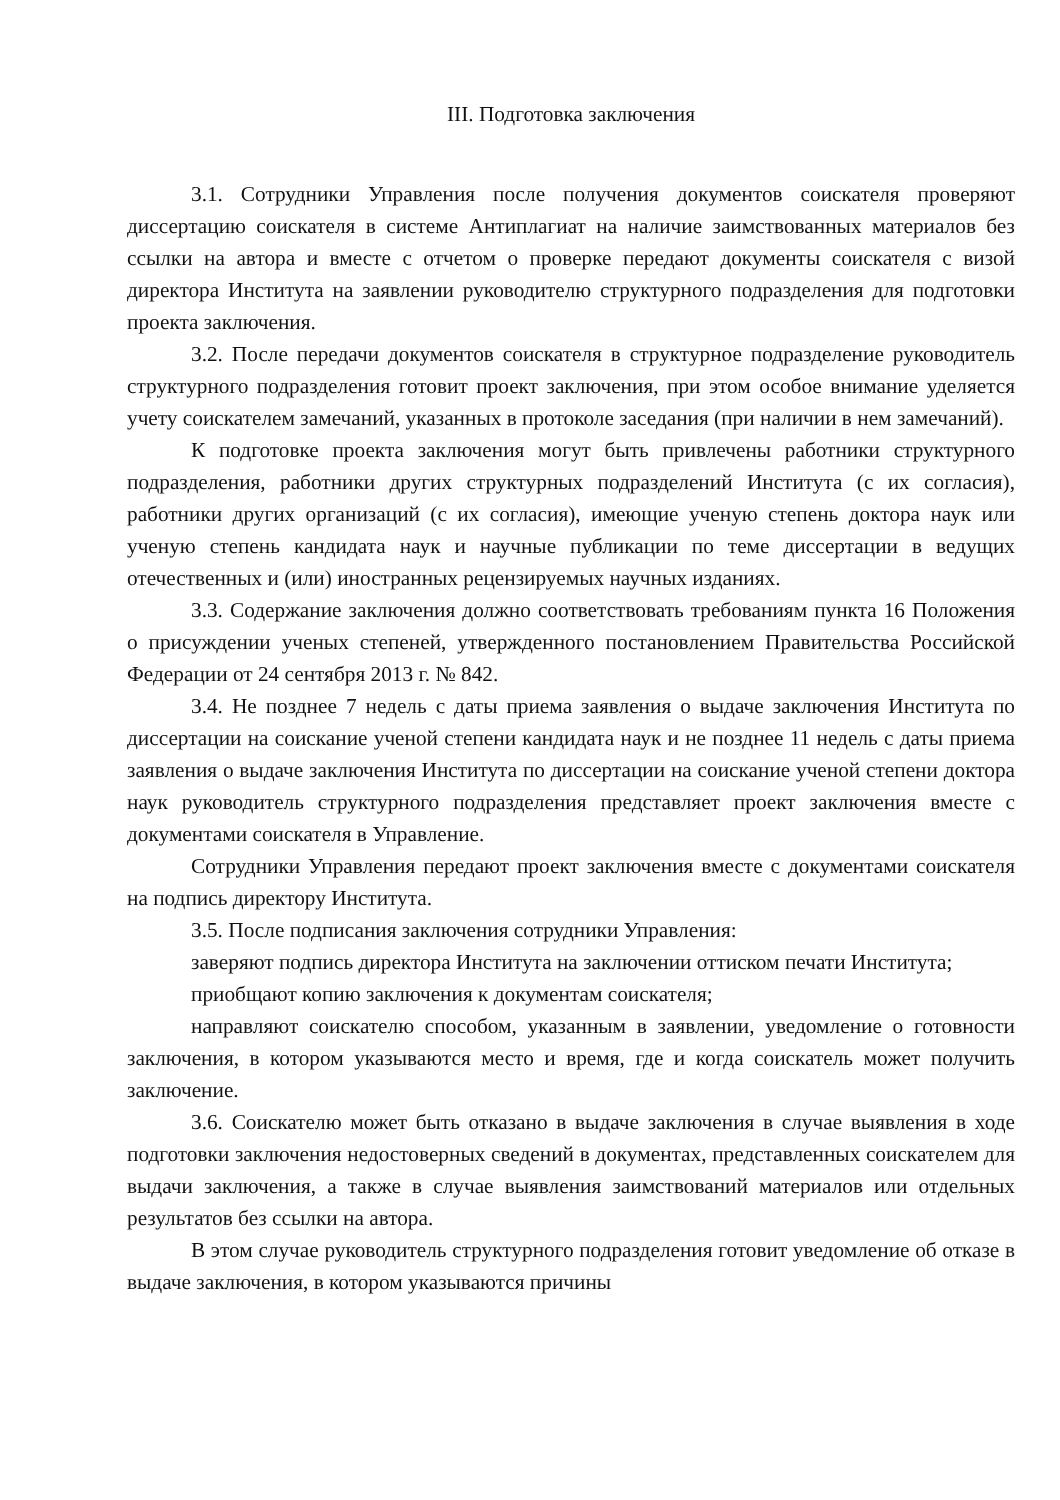III. Подготовка заключения
3.1. Сотрудники Управления после получения документов соискателя проверяют диссертацию соискателя в системе Антиплагиат на наличие заимствованных материалов без ссылки на автора и вместе с отчетом о проверке передают документы соискателя с визой директора Института на заявлении руководителю структурного подразделения для подготовки проекта заключения.
3.2. После передачи документов соискателя в структурное подразделение руководитель структурного подразделения готовит проект заключения, при этом особое внимание уделяется учету соискателем замечаний, указанных в протоколе заседания (при наличии в нем замечаний).
К подготовке проекта заключения могут быть привлечены работники структурного подразделения, работники других структурных подразделений Института (с их согласия), работники других организаций (с их согласия), имеющие ученую степень доктора наук или ученую степень кандидата наук и научные публикации по теме диссертации в ведущих отечественных и (или) иностранных рецензируемых научных изданиях.
3.3. Содержание заключения должно соответствовать требованиям пункта 16 Положения о присуждении ученых степеней, утвержденного постановлением Правительства Российской Федерации от 24 сентября 2013 г. № 842.
3.4. Не позднее 7 недель с даты приема заявления о выдаче заключения Института по диссертации на соискание ученой степени кандидата наук и не позднее 11 недель с даты приема заявления о выдаче заключения Института по диссертации на соискание ученой степени доктора наук руководитель структурного подразделения представляет проект заключения вместе с документами соискателя в Управление.
Сотрудники Управления передают проект заключения вместе с документами соискателя на подпись директору Института.
3.5. После подписания заключения сотрудники Управления:
заверяют подпись директора Института на заключении оттиском печати Института;
приобщают копию заключения к документам соискателя;
направляют соискателю способом, указанным в заявлении, уведомление о готовности заключения, в котором указываются место и время, где и когда соискатель может получить заключение.
3.6. Соискателю может быть отказано в выдаче заключения в случае выявления в ходе подготовки заключения недостоверных сведений в документах, представленных соискателем для выдачи заключения, а также в случае выявления заимствований материалов или отдельных результатов без ссылки на автора.
В этом случае руководитель структурного подразделения готовит уведомление об отказе в выдаче заключения, в котором указываются причины